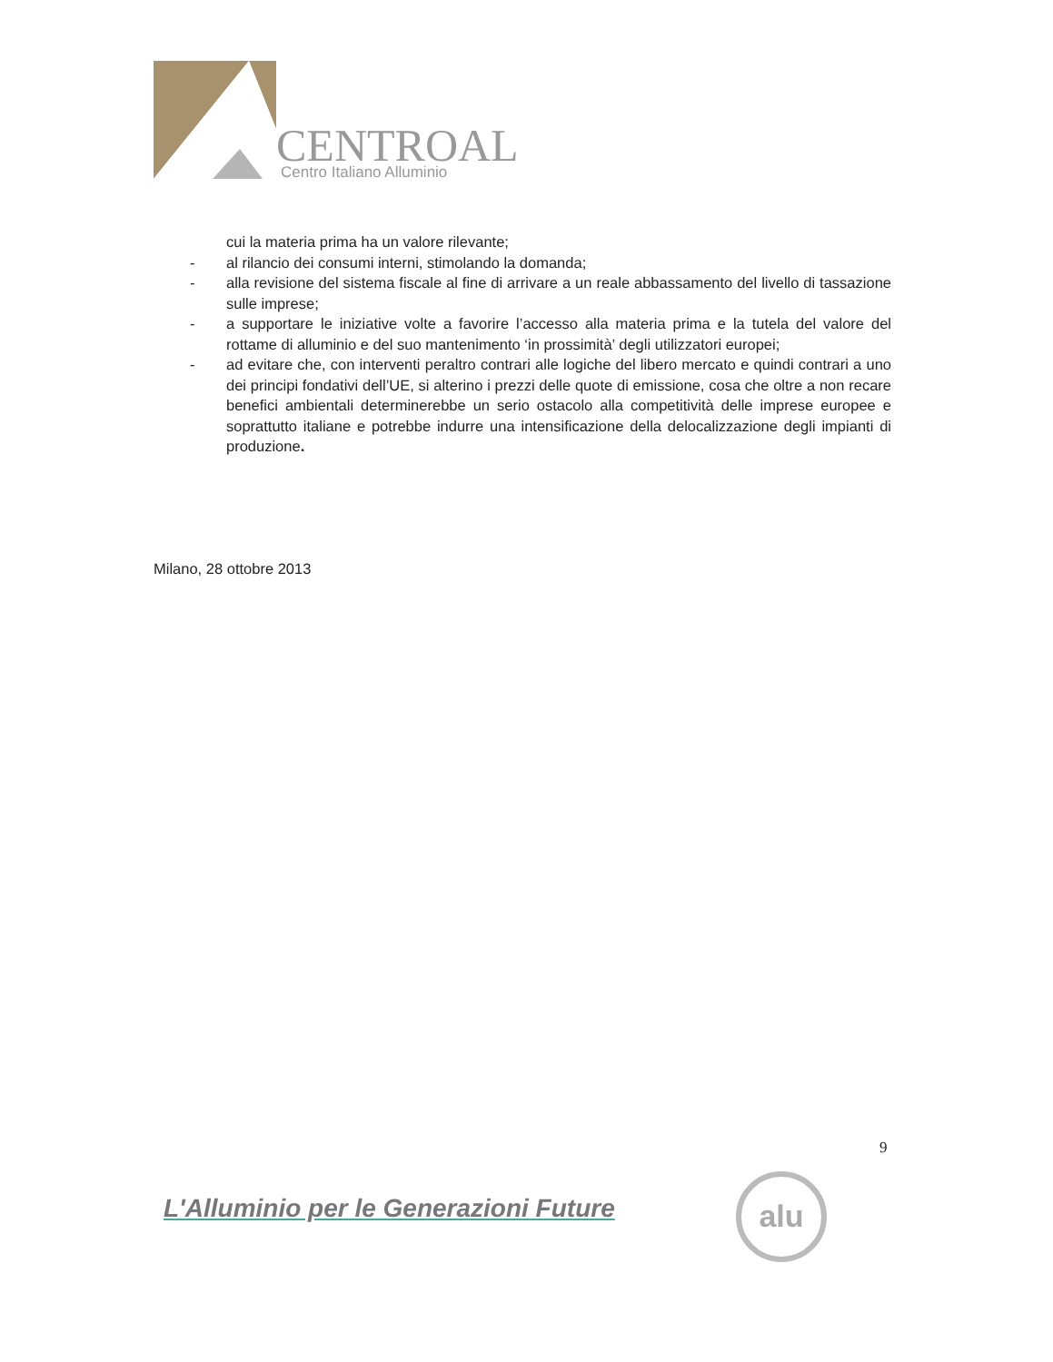CENTROAL
Centro Italiano Alluminio
cui la materia prima ha un valore rilevante;
- al rilancio dei consumi interni, stimolando la domanda;
- alla revisione del sistema fiscale al fine di arrivare a un reale abbassamento del livello di tassazione sulle imprese;
- a supportare le iniziative volte a favorire l’accesso alla materia prima e la tutela del valore del rottame di alluminio e del suo mantenimento ‘in prossimità’ degli utilizzatori europei;
- ad evitare che, con interventi peraltro contrari alle logiche del libero mercato e quindi contrari a uno dei principi fondativi dell’UE, si alterino i prezzi delle quote di emissione, cosa che oltre a non recare benefici ambientali determinerebbe un serio ostacolo alla competitività delle imprese europee e soprattutto italiane e potrebbe indurre una intensificazione della delocalizzazione degli impianti di produzione.
Milano, 28 ottobre 2013
9
L'Alluminio per le Generazioni Future
alu